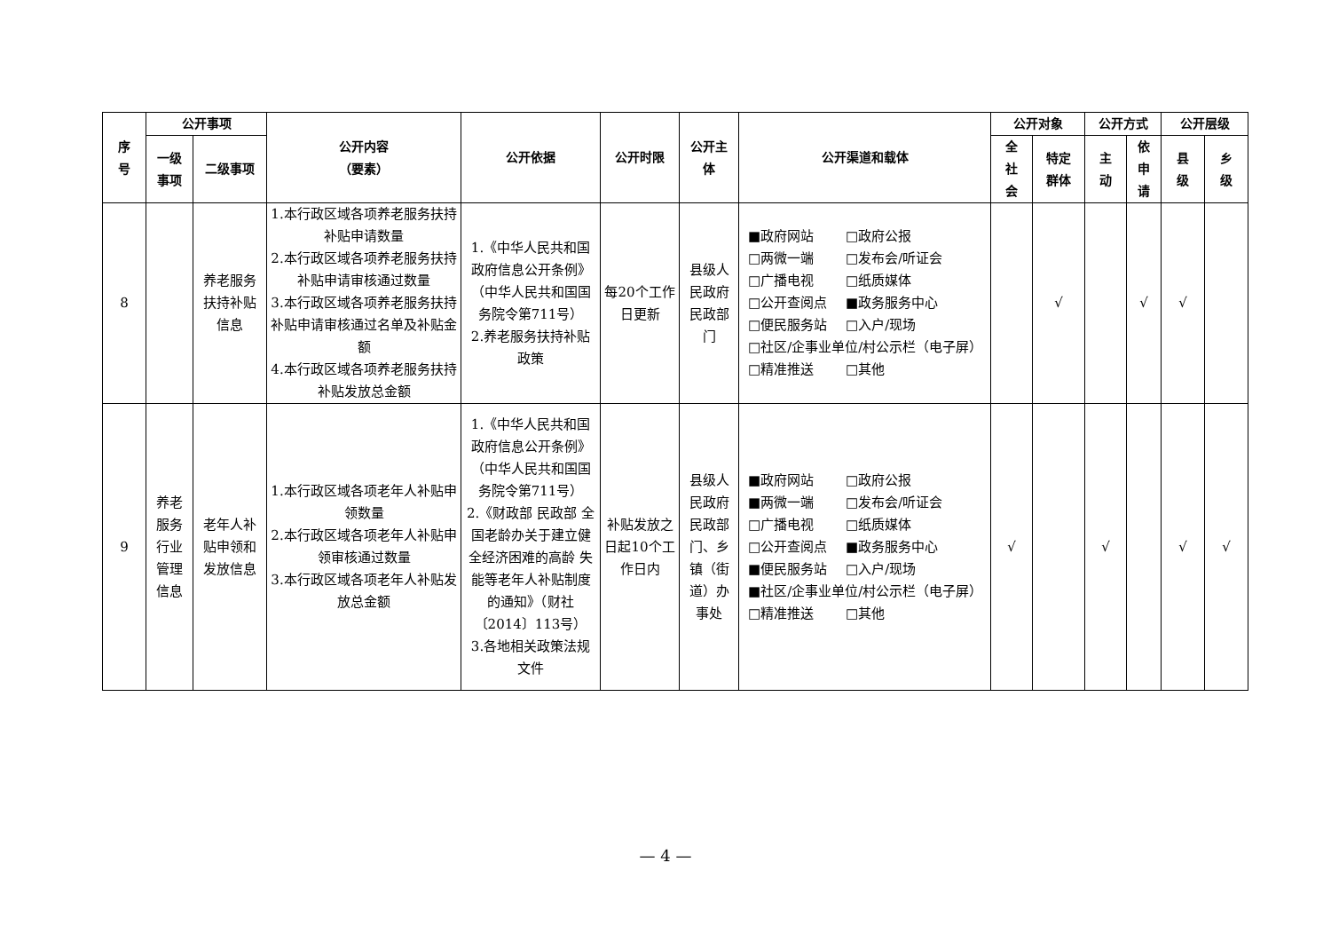| 序 号 | 公开事项 | | 公开内容 （要素） | 公开依据 | 公开时限 | 公开主 体 | 公开渠道和载体 | 公开对象 | | 公开方式 | | 公开层级 | |
| --- | --- | --- | --- | --- | --- | --- | --- | --- | --- | --- | --- | --- | --- |
| | 一级 事项 | 二级事项 | | | | | | 全 社 会 | 特定 群体 | 主 动 | 依 申 请 | 县 级 | 乡 级 |
| 8 | | 养老服务扶持补贴信息 | 1.本行政区域各项养老服务扶持补贴申请数量 2.本行政区域各项养老服务扶持补贴申请审核通过数量 3.本行政区域各项养老服务扶持补贴申请审核通过名单及补贴金额 4.本行政区域各项养老服务扶持补贴发放总金额 | 1.《中华人民共和国政府信息公开条例》（中华人民共和国国务院令第711号） 2.养老服务扶持补贴政策 | 每20个工作日更新 | 县级人民政府民政部门 | ■政府网站 □政府公报 □两微一端 □发布会/听证会 □广播电视 □纸质媒体 □公开查阅点 ■政务服务中心 □便民服务站 □入户/现场 □社区/企事业单位/村公示栏（电子屏） □精准推送 □其他 | | √ | | √ | √ | |
| 9 | 养老服务行业管理信息 | 老年人补贴申领和发放信息 | 1.本行政区域各项老年人补贴申领数量 2.本行政区域各项老年人补贴申领审核通过数量 3.本行政区域各项老年人补贴发放总金额 | 1.《中华人民共和国政府信息公开条例》（中华人民共和国国务院令第711号） 2.《财政部 民政部 全国老龄办关于建立健全经济困难的高龄 失能等老年人补贴制度的通知》（财社〔2014〕113号） 3.各地相关政策法规文件 | 补贴发放之日起10个工作日内 | 县级人民政府民政部门、乡镇（街道）办事处 | ■政府网站 □政府公报 ■两微一端 □发布会/听证会 □广播电视 □纸质媒体 □公开查阅点 ■政务服务中心 ■便民服务站 □入户/现场 ■社区/企事业单位/村公示栏（电子屏） □精准推送 □其他 | √ | | √ | | √ | √ |
— 4 —